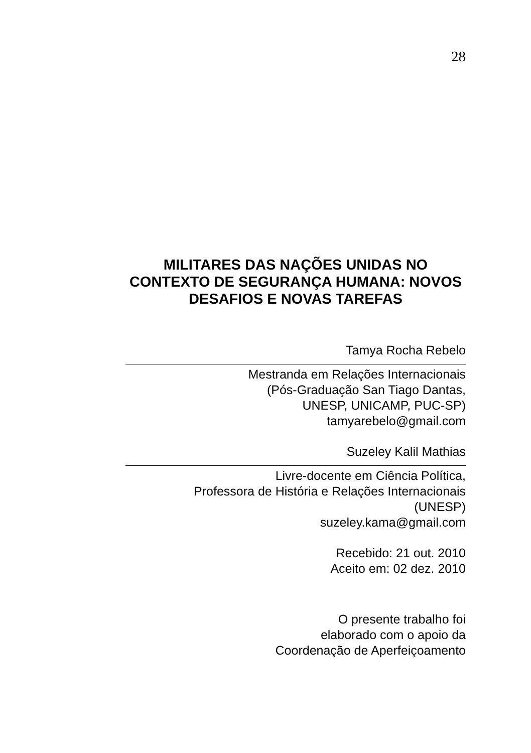28
MILITARES DAS NAÇÕES UNIDAS NO CONTEXTO DE SEGURANÇA HUMANA: NOVOS DESAFIOS E NOVAS TAREFAS
Tamya Rocha Rebelo
Mestranda em Relações Internacionais
(Pós-Graduação San Tiago Dantas,
UNESP, UNICAMP, PUC-SP)
tamyarebelo@gmail.com
Suzeley Kalil Mathias
Livre-docente em Ciência Política,
Professora de História e Relações Internacionais
(UNESP)
suzeley.kama@gmail.com
Recebido: 21 out. 2010
Aceito em: 02 dez. 2010
O presente trabalho foi
elaborado com o apoio da
Coordenação de Aperfeiçoamento